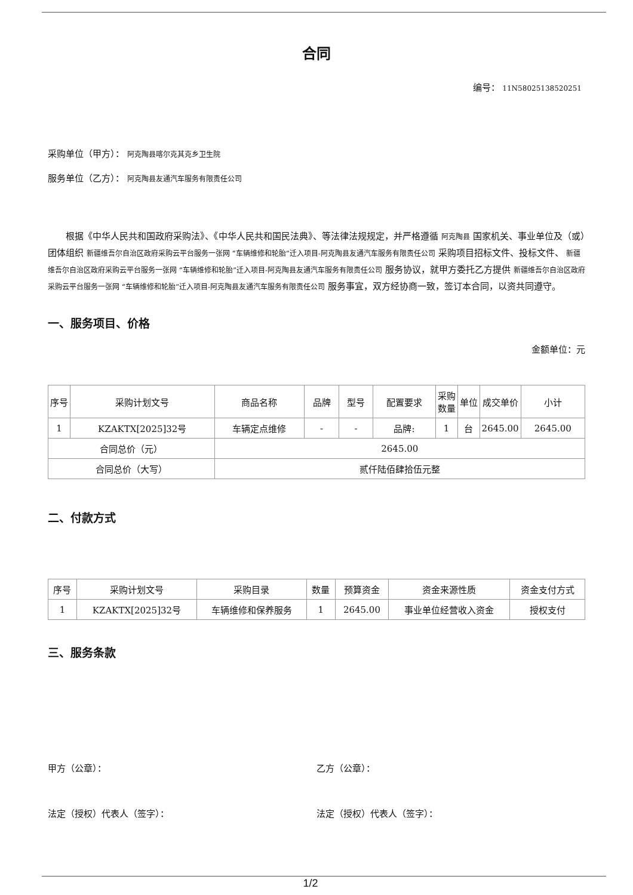合同
编号： 11N58025138520251
采购单位（甲方）： 阿克陶县喀尔克其克乡卫生院
服务单位（乙方）： 阿克陶县友通汽车服务有限责任公司
根据《中华人民共和国政府采购法》、《中华人民共和国民法典》、等法律法规规定，并严格遵循 阿克陶县 国家机关、事业单位及（或）团体组织 新疆维吾尔自治区政府采购云平台服务一张网 “车辆维修和轮胎”迁入项目-阿克陶县友通汽车服务有限责任公司 采购项目招标文件、投标文件、 新疆维吾尔自治区政府采购云平台服务一张网 “车辆维修和轮胎”迁入项目-阿克陶县友通汽车服务有限责任公司 服务协议，就甲方委托乙方提供 新疆维吾尔自治区政府采购云平台服务一张网 “车辆维修和轮胎”迁入项目-阿克陶县友通汽车服务有限责任公司 服务事宜，双方经协商一致，签订本合同，以资共同遵守。
一、服务项目、价格
金额单位：元
| 序号 | 采购计划文号 | 商品名称 | 品牌 | 型号 | 配置要求 | 采购数量 | 单位 | 成交单价 | 小计 |
| --- | --- | --- | --- | --- | --- | --- | --- | --- | --- |
| 1 | KZAKTX[2025]32号 | 车辆定点维修 | - | - | 品牌: | 1 | 台 | 2645.00 | 2645.00 |
| 合同总价（元） | | 2645.00 | | | | | | | |
| 合同总价（大写） | | 贰仟陆佰肆拾伍元整 | | | | | | | |
二、付款方式
| 序号 | 采购计划文号 | 采购目录 | 数量 | 预算资金 | 资金来源性质 | 资金支付方式 |
| --- | --- | --- | --- | --- | --- | --- |
| 1 | KZAKTX[2025]32号 | 车辆维修和保养服务 | 1 | 2645.00 | 事业单位经营收入资金 | 授权支付 |
三、服务条款
甲方（公章）： 乙方（公章）：
法定（授权）代表人（签字）： 法定（授权）代表人（签字）：
1/2